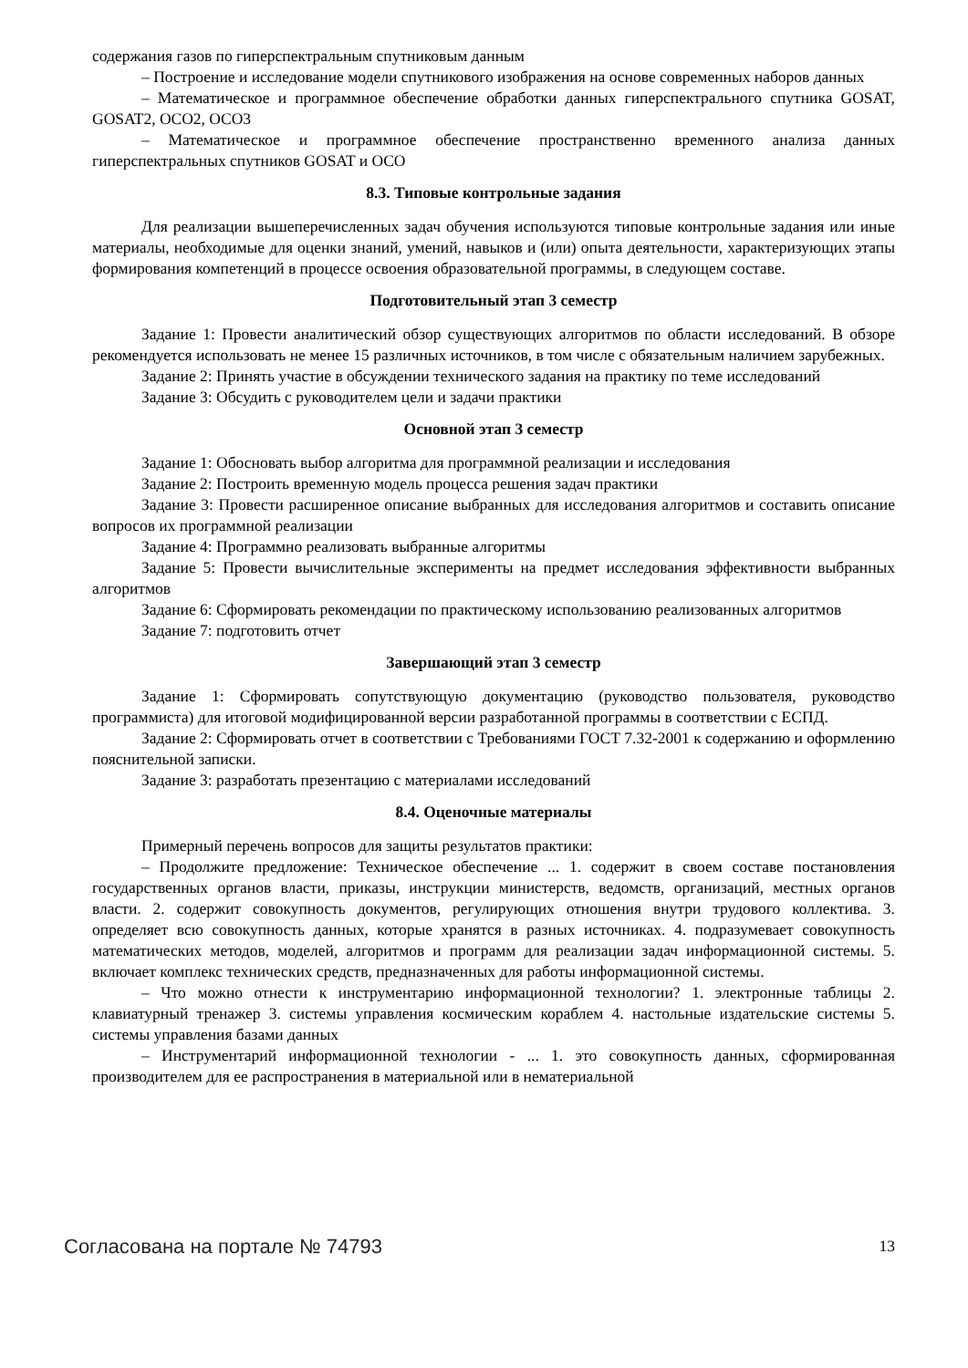содержания газов по гиперспектральным спутниковым данным
– Построение и исследование модели спутникового изображения на основе современных наборов данных
– Математическое и программное обеспечение обработки данных гиперспектрального спутника GOSAT, GOSAT2, OCO2, OCO3
– Математическое и программное обеспечение пространственно временного анализа данных гиперспектральных спутников GOSAT и OCO
8.3. Типовые контрольные задания
Для реализации вышеперечисленных задач обучения используются типовые контрольные задания или иные материалы, необходимые для оценки знаний, умений, навыков и (или) опыта деятельности, характеризующих этапы формирования компетенций в процессе освоения образовательной программы, в следующем составе.
Подготовительный этап 3 семестр
Задание 1: Провести аналитический обзор существующих алгоритмов по области исследований. В обзоре рекомендуется использовать не менее 15 различных источников, в том числе с обязательным наличием зарубежных.
Задание 2: Принять участие в обсуждении технического задания на практику по теме исследований
Задание 3: Обсудить с руководителем цели и задачи практики
Основной этап 3 семестр
Задание 1: Обосновать выбор алгоритма для программной реализации и исследования
Задание 2: Построить временную модель процесса решения задач практики
Задание 3: Провести расширенное описание выбранных для исследования алгоритмов и составить описание вопросов их программной реализации
Задание 4: Программно реализовать выбранные алгоритмы
Задание 5: Провести вычислительные эксперименты на предмет исследования эффективности выбранных алгоритмов
Задание 6: Сформировать рекомендации по практическому использованию реализованных алгоритмов
Задание 7: подготовить отчет
Завершающий этап 3 семестр
Задание 1: Сформировать сопутствующую документацию (руководство пользователя, руководство программиста) для итоговой модифицированной версии разработанной программы в соответствии с ЕСПД.
Задание 2: Сформировать отчет в соответствии с Требованиями ГОСТ 7.32-2001 к содержанию и оформлению пояснительной записки.
Задание 3: разработать презентацию с материалами исследований
8.4. Оценочные материалы
Примерный перечень вопросов для защиты результатов практики:
– Продолжите предложение: Техническое обеспечение ... 1. содержит в своем составе постановления государственных органов власти, приказы, инструкции министерств, ведомств, организаций, местных органов власти. 2. содержит совокупность документов, регулирующих отношения внутри трудового коллектива. 3. определяет всю совокупность данных, которые хранятся в разных источниках. 4. подразумевает совокупность математических методов, моделей, алгоритмов и программ для реализации задач информационной системы. 5. включает комплекс технических средств, предназначенных для работы информационной системы.
– Что можно отнести к инструментарию информационной технологии? 1. электронные таблицы 2. клавиатурный тренажер 3. системы управления космическим кораблем 4. настольные издательские системы 5. системы управления базами данных
– Инструментарий информационной технологии - ... 1. это совокупность данных, сформированная производителем для ее распространения в материальной или в нематериальной
Согласована на портале № 74793 13